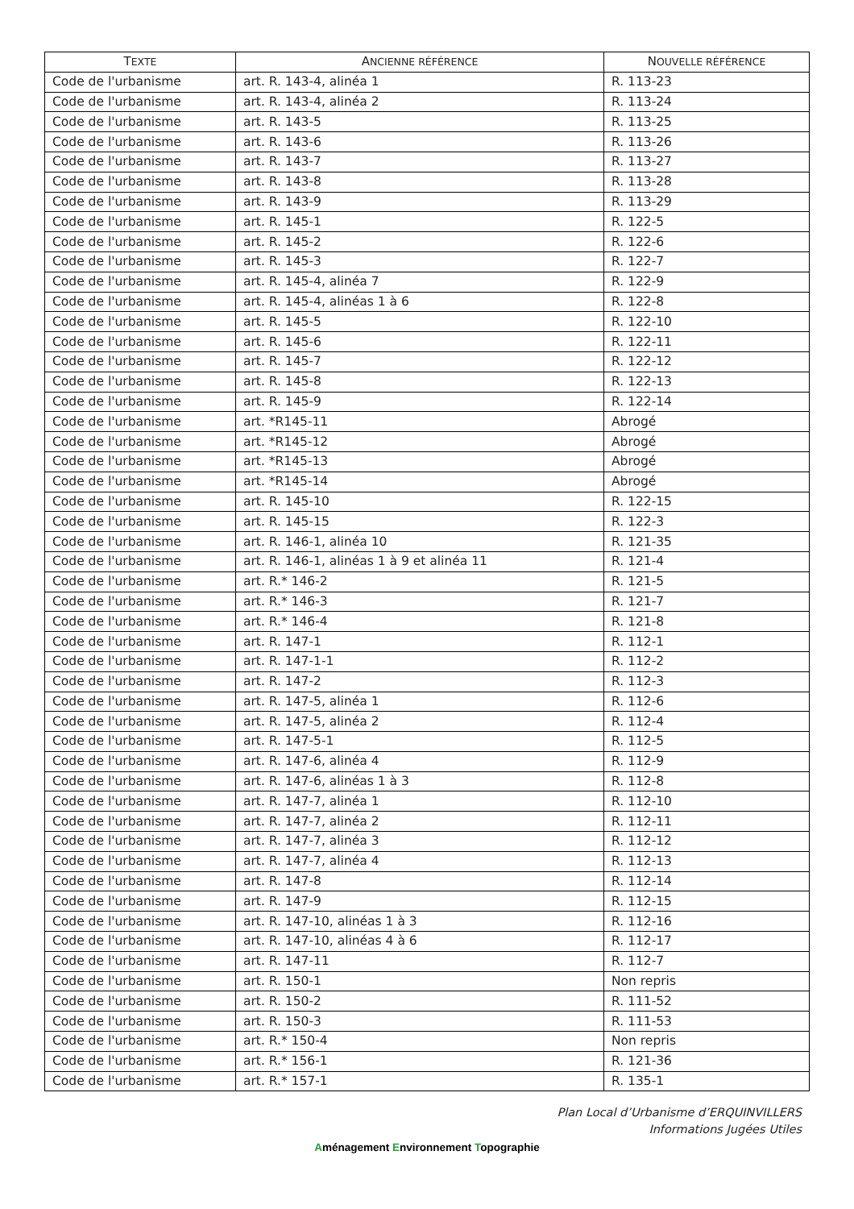| T EXTE | A NCIENNE RÉFÉRENCE | N OUVELLE RÉFÉRENCE |
| --- | --- | --- |
| Code de l'urbanisme | art. R. 143-4, alinéa 1 | R. 113-23 |
| Code de l'urbanisme | art. R. 143-4, alinéa 2 | R. 113-24 |
| Code de l'urbanisme | art. R. 143-5 | R. 113-25 |
| Code de l'urbanisme | art. R. 143-6 | R. 113-26 |
| Code de l'urbanisme | art. R. 143-7 | R. 113-27 |
| Code de l'urbanisme | art. R. 143-8 | R. 113-28 |
| Code de l'urbanisme | art. R. 143-9 | R. 113-29 |
| Code de l'urbanisme | art. R. 145-1 | R. 122-5 |
| Code de l'urbanisme | art. R. 145-2 | R. 122-6 |
| Code de l'urbanisme | art. R. 145-3 | R. 122-7 |
| Code de l'urbanisme | art. R. 145-4, alinéa 7 | R. 122-9 |
| Code de l'urbanisme | art. R. 145-4, alinéas 1 à 6 | R. 122-8 |
| Code de l'urbanisme | art. R. 145-5 | R. 122-10 |
| Code de l'urbanisme | art. R. 145-6 | R. 122-11 |
| Code de l'urbanisme | art. R. 145-7 | R. 122-12 |
| Code de l'urbanisme | art. R. 145-8 | R. 122-13 |
| Code de l'urbanisme | art. R. 145-9 | R. 122-14 |
| Code de l'urbanisme | art. *R145-11 | Abrogé |
| Code de l'urbanisme | art. *R145-12 | Abrogé |
| Code de l'urbanisme | art. *R145-13 | Abrogé |
| Code de l'urbanisme | art. *R145-14 | Abrogé |
| Code de l'urbanisme | art. R. 145-10 | R. 122-15 |
| Code de l'urbanisme | art. R. 145-15 | R. 122-3 |
| Code de l'urbanisme | art. R. 146-1, alinéa 10 | R. 121-35 |
| Code de l'urbanisme | art. R. 146-1, alinéas 1 à 9 et alinéa 11 | R. 121-4 |
| Code de l'urbanisme | art. R.* 146-2 | R. 121-5 |
| Code de l'urbanisme | art. R.* 146-3 | R. 121-7 |
| Code de l'urbanisme | art. R.* 146-4 | R. 121-8 |
| Code de l'urbanisme | art. R. 147-1 | R. 112-1 |
| Code de l'urbanisme | art. R. 147-1-1 | R. 112-2 |
| Code de l'urbanisme | art. R. 147-2 | R. 112-3 |
| Code de l'urbanisme | art. R. 147-5, alinéa 1 | R. 112-6 |
| Code de l'urbanisme | art. R. 147-5, alinéa 2 | R. 112-4 |
| Code de l'urbanisme | art. R. 147-5-1 | R. 112-5 |
| Code de l'urbanisme | art. R. 147-6, alinéa 4 | R. 112-9 |
| Code de l'urbanisme | art. R. 147-6, alinéas 1 à 3 | R. 112-8 |
| Code de l'urbanisme | art. R. 147-7, alinéa 1 | R. 112-10 |
| Code de l'urbanisme | art. R. 147-7, alinéa 2 | R. 112-11 |
| Code de l'urbanisme | art. R. 147-7, alinéa 3 | R. 112-12 |
| Code de l'urbanisme | art. R. 147-7, alinéa 4 | R. 112-13 |
| Code de l'urbanisme | art. R. 147-8 | R. 112-14 |
| Code de l'urbanisme | art. R. 147-9 | R. 112-15 |
| Code de l'urbanisme | art. R. 147-10, alinéas 1 à 3 | R. 112-16 |
| Code de l'urbanisme | art. R. 147-10, alinéas 4 à 6 | R. 112-17 |
| Code de l'urbanisme | art. R. 147-11 | R. 112-7 |
| Code de l'urbanisme | art. R. 150-1 | Non repris |
| Code de l'urbanisme | art. R. 150-2 | R. 111-52 |
| Code de l'urbanisme | art. R. 150-3 | R. 111-53 |
| Code de l'urbanisme | art. R.* 150-4 | Non repris |
| Code de l'urbanisme | art. R.* 156-1 | R. 121-36 |
| Code de l'urbanisme | art. R.* 157-1 | R. 135-1 |
Plan Local d’Urbanisme d’ERQUINVILLERS
Informations Jugées Utiles
Aménagement Environnement Topographie